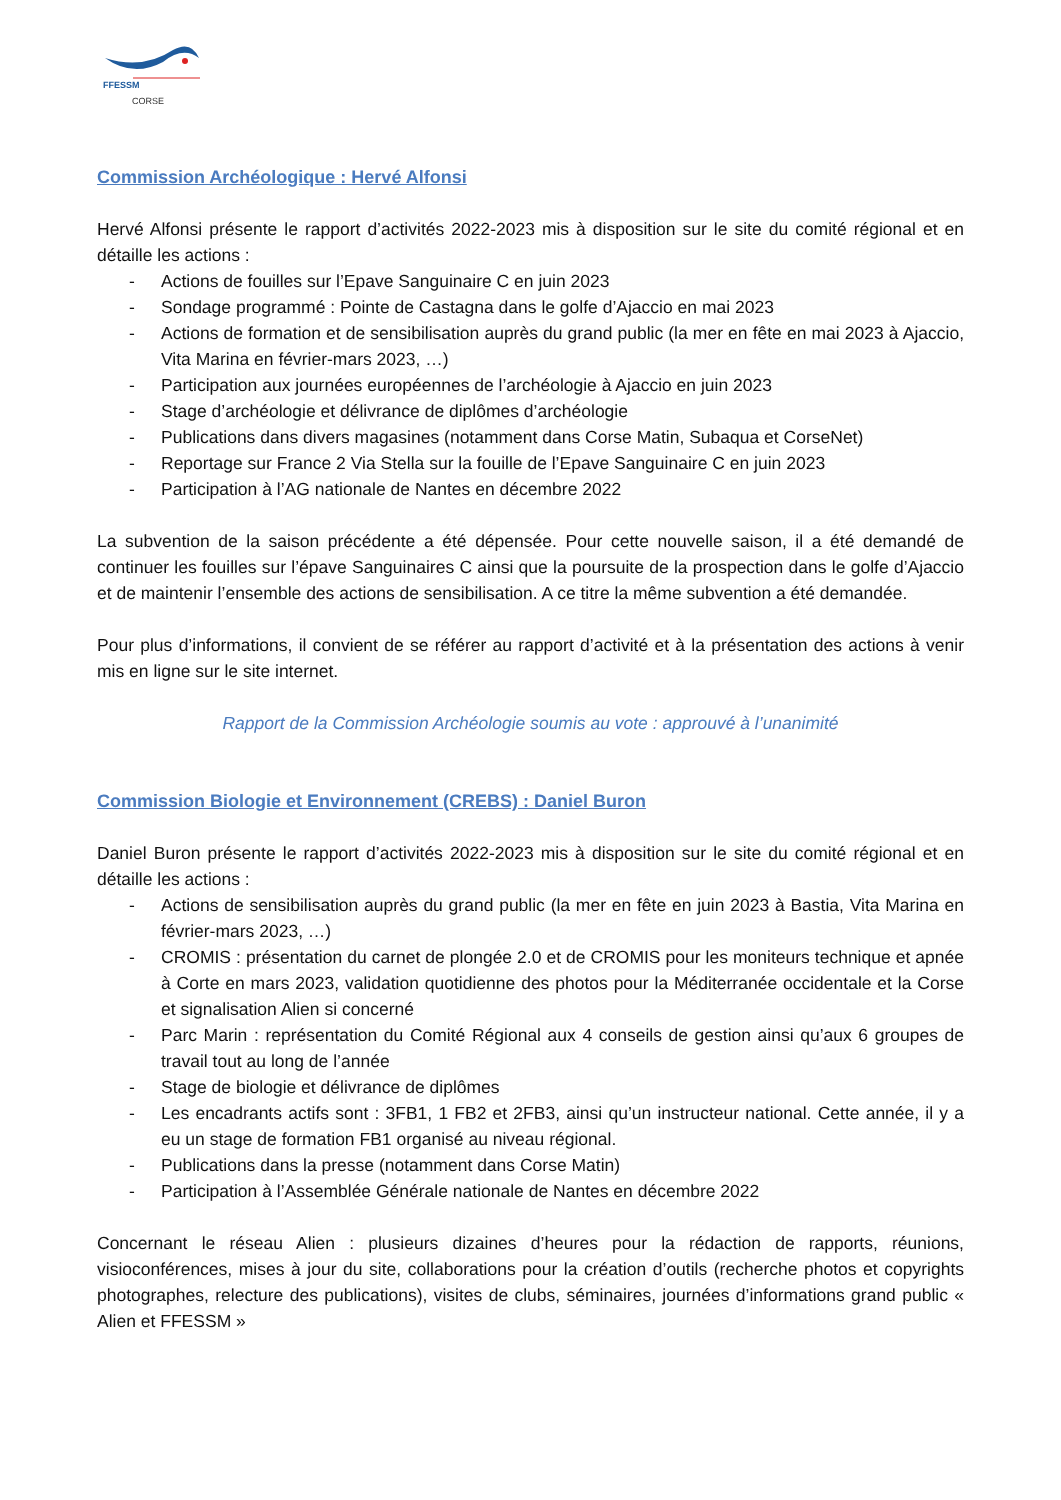FFESSM
CORSE
Commission Archéologique : Hervé Alfonsi
Hervé Alfonsi présente le rapport d’activités 2022-2023 mis à disposition sur le site du comité régional et en détaille les actions :
- Actions de fouilles sur l’Epave Sanguinaire C en juin 2023
- Sondage programmé : Pointe de Castagna dans le golfe d’Ajaccio en mai 2023
- Actions de formation et de sensibilisation auprès du grand public (la mer en fête en mai 2023 à Ajaccio, Vita Marina en février-mars 2023, …)
- Participation aux journées européennes de l’archéologie à Ajaccio en juin 2023
- Stage d’archéologie et délivrance de diplômes d’archéologie
- Publications dans divers magasines (notamment dans Corse Matin, Subaqua et CorseNet)
- Reportage sur France 2 Via Stella sur la fouille de l’Epave Sanguinaire C en juin 2023
- Participation à l’AG nationale de Nantes en décembre 2022
La subvention de la saison précédente a été dépensée. Pour cette nouvelle saison, il a été demandé de continuer les fouilles sur l’épave Sanguinaires C ainsi que la poursuite de la prospection dans le golfe d’Ajaccio et de maintenir l’ensemble des actions de sensibilisation. A ce titre la même subvention a été demandée.
Pour plus d’informations, il convient de se référer au rapport d’activité et à la présentation des actions à venir mis en ligne sur le site internet.
Rapport de la Commission Archéologie soumis au vote : approuvé à l’unanimité
Commission Biologie et Environnement (CREBS) : Daniel Buron
Daniel Buron présente le rapport d’activités 2022-2023 mis à disposition sur le site du comité régional et en détaille les actions :
- Actions de sensibilisation auprès du grand public (la mer en fête en juin 2023 à Bastia, Vita Marina en février-mars 2023, …)
- CROMIS : présentation du carnet de plongée 2.0 et de CROMIS pour les moniteurs technique et apnée à Corte en mars 2023, validation quotidienne des photos pour la Méditerranée occidentale et la Corse et signalisation Alien si concerné
- Parc Marin : représentation du Comité Régional aux 4 conseils de gestion ainsi qu’aux 6 groupes de travail tout au long de l’année
- Stage de biologie et délivrance de diplômes
- Les encadrants actifs sont : 3FB1, 1 FB2 et 2FB3, ainsi qu’un instructeur national. Cette année, il y a eu un stage de formation FB1 organisé au niveau régional.
- Publications dans la presse (notamment dans Corse Matin)
- Participation à l’Assemblée Générale nationale de Nantes en décembre 2022
Concernant le réseau Alien : plusieurs dizaines d’heures pour la rédaction de rapports, réunions, visioconférences, mises à jour du site, collaborations pour la création d’outils (recherche photos et copyrights photographes, relecture des publications), visites de clubs, séminaires, journées d’informations grand public « Alien et FFESSM »